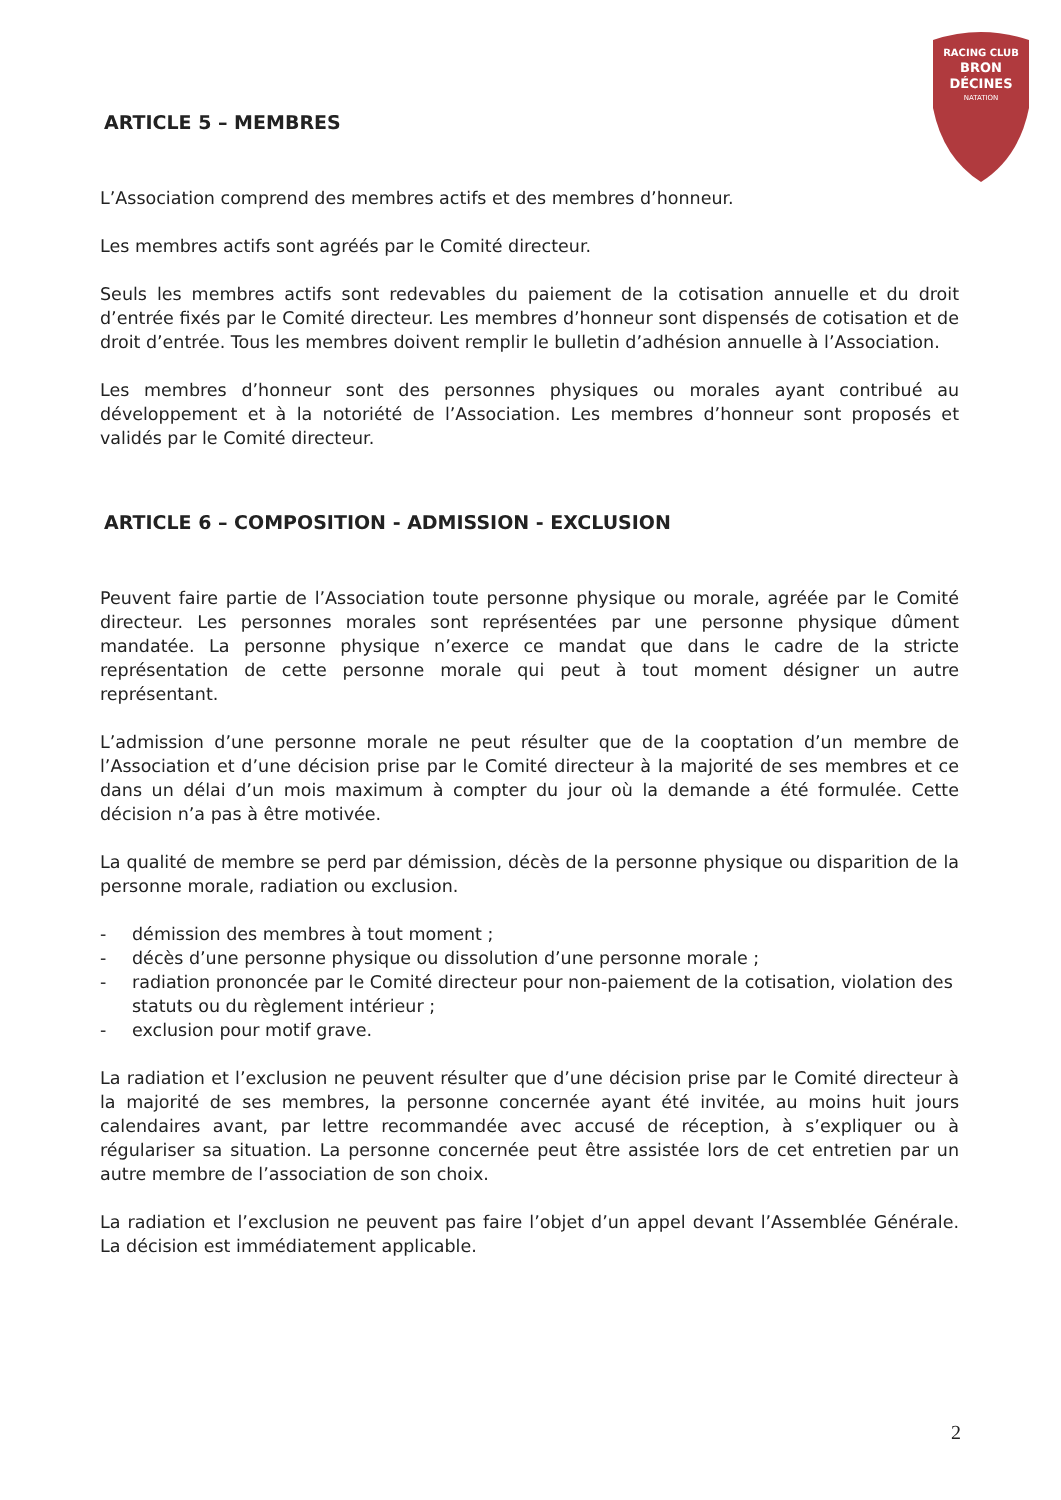RACING CLUB
BRON
DÉCINES
NATATION
ARTICLE 5 – MEMBRES
L’Association comprend des membres actifs et des membres d’honneur.
Les membres actifs sont agréés par le Comité directeur.
Seuls les membres actifs sont redevables du paiement de la cotisation annuelle et du droit d’entrée fixés par le Comité directeur. Les membres d’honneur sont dispensés de cotisation et de droit d’entrée. Tous les membres doivent remplir le bulletin d’adhésion annuelle à l’Association.
Les membres d’honneur sont des personnes physiques ou morales ayant contribué au développement et à la notoriété de l’Association. Les membres d’honneur sont proposés et validés par le Comité directeur.
ARTICLE 6 – COMPOSITION - ADMISSION - EXCLUSION
Peuvent faire partie de l’Association toute personne physique ou morale, agréée par le Comité directeur. Les personnes morales sont représentées par une personne physique dûment mandatée. La personne physique n’exerce ce mandat que dans le cadre de la stricte représentation de cette personne morale qui peut à tout moment désigner un autre représentant.
L’admission d’une personne morale ne peut résulter que de la cooptation d’un membre de l’Association et d’une décision prise par le Comité directeur à la majorité de ses membres et ce dans un délai d’un mois maximum à compter du jour où la demande a été formulée. Cette décision n’a pas à être motivée.
La qualité de membre se perd par démission, décès de la personne physique ou disparition de la personne morale, radiation ou exclusion.
- démission des membres à tout moment ;
- décès d’une personne physique ou dissolution d’une personne morale ;
- radiation prononcée par le Comité directeur pour non-paiement de la cotisation, violation des statuts ou du règlement intérieur ;
- exclusion pour motif grave.
La radiation et l’exclusion ne peuvent résulter que d’une décision prise par le Comité directeur à la majorité de ses membres, la personne concernée ayant été invitée, au moins huit jours calendaires avant, par lettre recommandée avec accusé de réception, à s’expliquer ou à régulariser sa situation. La personne concernée peut être assistée lors de cet entretien par un autre membre de l’association de son choix.
La radiation et l’exclusion ne peuvent pas faire l’objet d’un appel devant l’Assemblée Générale. La décision est immédiatement applicable.
2